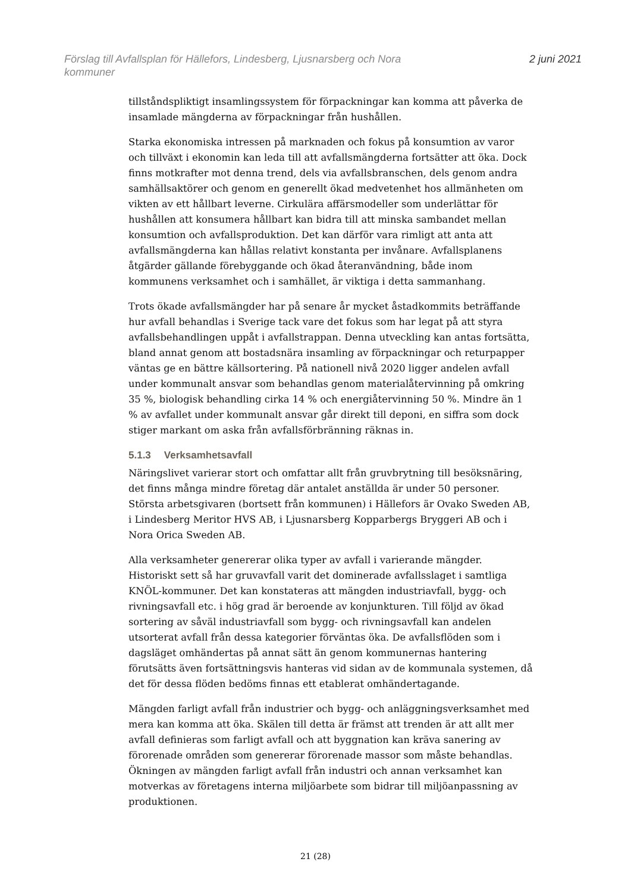Förslag till Avfallsplan för Hällefors, Lindesberg, Ljusnarsberg och Nora
kommuner
2 juni 2021
tillståndspliktigt insamlingssystem för förpackningar kan komma att påverka de insamlade mängderna av förpackningar från hushållen.
Starka ekonomiska intressen på marknaden och fokus på konsumtion av varor och tillväxt i ekonomin kan leda till att avfallsmängderna fortsätter att öka. Dock finns motkrafter mot denna trend, dels via avfallsbranschen, dels genom andra samhällsaktörer och genom en generellt ökad medvetenhet hos allmänheten om vikten av ett hållbart leverne. Cirkulära affärsmodeller som underlättar för hushållen att konsumera hållbart kan bidra till att minska sambandet mellan konsumtion och avfallsproduktion. Det kan därför vara rimligt att anta att avfallsmängderna kan hållas relativt konstanta per invånare. Avfallsplanens åtgärder gällande förebyggande och ökad återanvändning, både inom kommunens verksamhet och i samhället, är viktiga i detta sammanhang.
Trots ökade avfallsmängder har på senare år mycket åstadkommits beträffande hur avfall behandlas i Sverige tack vare det fokus som har legat på att styra avfallsbehandlingen uppåt i avfallstrappan. Denna utveckling kan antas fortsätta, bland annat genom att bostadsnära insamling av förpackningar och returpapper väntas ge en bättre källsortering. På nationell nivå 2020 ligger andelen avfall under kommunalt ansvar som behandlas genom materialåtervinning på omkring 35 %, biologisk behandling cirka 14 % och energiåtervinning 50 %. Mindre än 1 % av avfallet under kommunalt ansvar går direkt till deponi, en siffra som dock stiger markant om aska från avfallsförbränning räknas in.
5.1.3 Verksamhetsavfall
Näringslivet varierar stort och omfattar allt från gruvbrytning till besöksnäring, det finns många mindre företag där antalet anställda är under 50 personer. Största arbetsgivaren (bortsett från kommunen) i Hällefors är Ovako Sweden AB, i Lindesberg Meritor HVS AB, i Ljusnarsberg Kopparbergs Bryggeri AB och i Nora Orica Sweden AB.
Alla verksamheter genererar olika typer av avfall i varierande mängder. Historiskt sett så har gruvavfall varit det dominerade avfallsslaget i samtliga KNÖL-kommuner. Det kan konstateras att mängden industriavfall, bygg- och rivningsavfall etc. i hög grad är beroende av konjunkturen. Till följd av ökad sortering av såväl industriavfall som bygg- och rivningsavfall kan andelen utsorterat avfall från dessa kategorier förväntas öka. De avfallsflöden som i dagsläget omhändertas på annat sätt än genom kommunernas hantering förutsätts även fortsättningsvis hanteras vid sidan av de kommunala systemen, då det för dessa flöden bedöms finnas ett etablerat omhändertagande.
Mängden farligt avfall från industrier och bygg- och anläggningsverksamhet med mera kan komma att öka. Skälen till detta är främst att trenden är att allt mer avfall definieras som farligt avfall och att byggnation kan kräva sanering av förorenade områden som genererar förorenade massor som måste behandlas. Ökningen av mängden farligt avfall från industri och annan verksamhet kan motverkas av företagens interna miljöarbete som bidrar till miljöanpassning av produktionen.
21 (28)